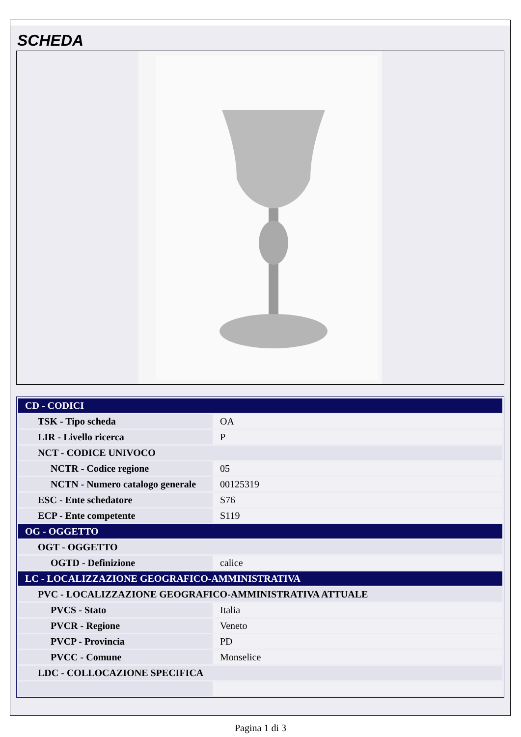SCHEDA
| CD - CODICI | |
| TSK - Tipo scheda | OA |
| LIR - Livello ricerca | P |
| NCT - CODICE UNIVOCO | |
| NCTR - Codice regione | 05 |
| NCTN - Numero catalogo generale | 00125319 |
| ESC - Ente schedatore | S76 |
| ECP - Ente competente | S119 |
| OG - OGGETTO | |
| OGT - OGGETTO | |
| OGTD - Definizione | calice |
| LC - LOCALIZZAZIONE GEOGRAFICO-AMMINISTRATIVA | |
| PVC - LOCALIZZAZIONE GEOGRAFICO-AMMINISTRATIVA ATTUALE | |
| PVCS - Stato | Italia |
| PVCR - Regione | Veneto |
| PVCP - Provincia | PD |
| PVCC - Comune | Monselice |
| LDC - COLLOCAZIONE SPECIFICA | |
Pagina 1 di 3